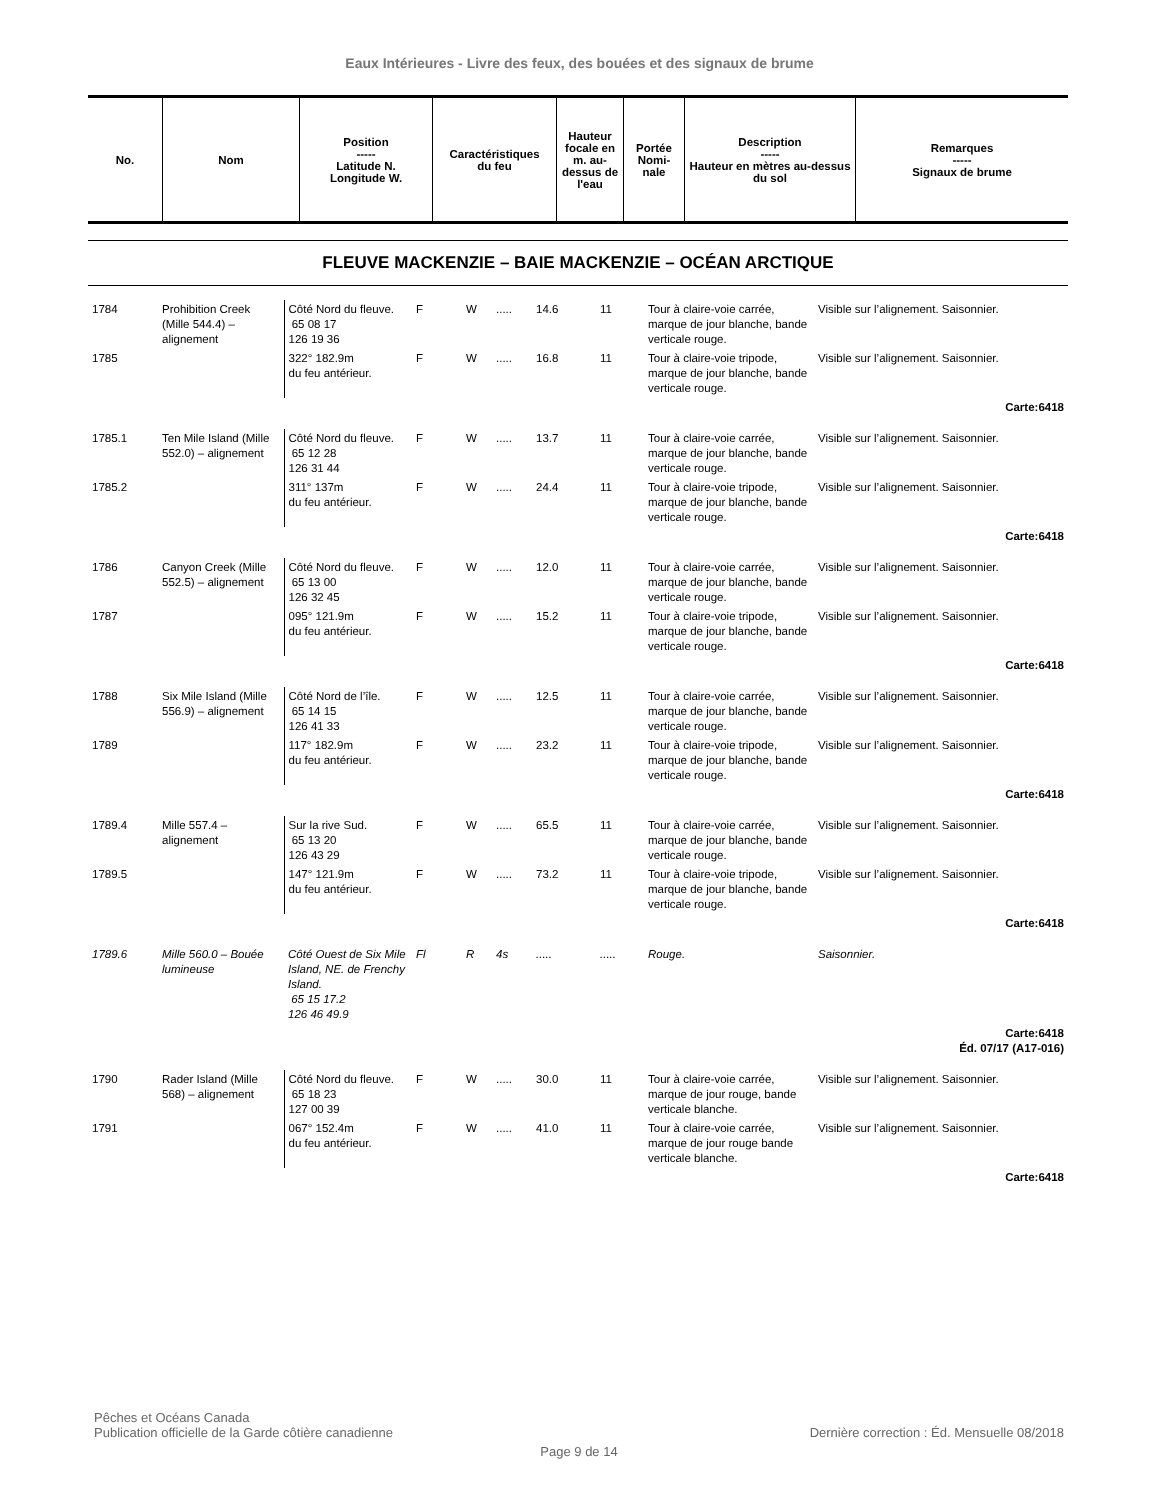Eaux Intérieures - Livre des feux, des bouées et des signaux de brume
| No. | Nom | Position ----- Latitude N. Longitude W. | Caractéristiques du feu | Hauteur focale en m. au-dessus de l'eau | Portée Nomi-nale | Description ----- Hauteur en mètres au-dessus du sol | Remarques ----- Signaux de brume |
| --- | --- | --- | --- | --- | --- | --- | --- |
FLEUVE MACKENZIE – BAIE MACKENZIE – OCÉAN ARCTIQUE
| 1784 | Prohibition Creek (Mille 544.4) – alignement | Côté Nord du fleuve. 65 08 17 126 19 36 | F | W | ..... | 14.6 | 11 | Tour à claire-voie carrée, marque de jour blanche, bande verticale rouge. | Visible sur l’alignement. Saisonnier. |
| 1785 | | 322° 182.9m du feu antérieur. | F | W | ..... | 16.8 | 11 | Tour à claire-voie tripode, marque de jour blanche, bande verticale rouge. | Visible sur l’alignement. Saisonnier. |
| Carte:6418 | | | | | | | | | |
| 1785.1 | Ten Mile Island (Mille 552.0) – alignement | Côté Nord du fleuve. 65 12 28 126 31 44 | F | W | ..... | 13.7 | 11 | Tour à claire-voie carrée, marque de jour blanche, bande verticale rouge. | Visible sur l’alignement. Saisonnier. |
| 1785.2 | | 311° 137m du feu antérieur. | F | W | ..... | 24.4 | 11 | Tour à claire-voie tripode, marque de jour blanche, bande verticale rouge. | Visible sur l’alignement. Saisonnier. |
| Carte:6418 | | | | | | | | | |
| 1786 | Canyon Creek (Mille 552.5) – alignement | Côté Nord du fleuve. 65 13 00 126 32 45 | F | W | ..... | 12.0 | 11 | Tour à claire-voie carrée, marque de jour blanche, bande verticale rouge. | Visible sur l’alignement. Saisonnier. |
| 1787 | | 095° 121.9m du feu antérieur. | F | W | ..... | 15.2 | 11 | Tour à claire-voie tripode, marque de jour blanche, bande verticale rouge. | Visible sur l’alignement. Saisonnier. |
| Carte:6418 | | | | | | | | | |
| 1788 | Six Mile Island (Mille 556.9) – alignement | Côté Nord de l’île. 65 14 15 126 41 33 | F | W | ..... | 12.5 | 11 | Tour à claire-voie carrée, marque de jour blanche, bande verticale rouge. | Visible sur l’alignement. Saisonnier. |
| 1789 | | 117° 182.9m du feu antérieur. | F | W | ..... | 23.2 | 11 | Tour à claire-voie tripode, marque de jour blanche, bande verticale rouge. | Visible sur l’alignement. Saisonnier. |
| Carte:6418 | | | | | | | | | |
| 1789.4 | Mille 557.4 – alignement | Sur la rive Sud. 65 13 20 126 43 29 | F | W | ..... | 65.5 | 11 | Tour à claire-voie carrée, marque de jour blanche, bande verticale rouge. | Visible sur l’alignement. Saisonnier. |
| 1789.5 | | 147° 121.9m du feu antérieur. | F | W | ..... | 73.2 | 11 | Tour à claire-voie tripode, marque de jour blanche, bande verticale rouge. | Visible sur l’alignement. Saisonnier. |
| Carte:6418 | | | | | | | | | |
| 1789.6 | Mille 560.0 – Bouée lumineuse | Côté Ouest de Six Mile Island, NE. de Frenchy Island. 65 15 17.2 126 46 49.9 | Fl | R | 4s | ..... | ..... | Rouge. | Saisonnier. |
| Carte:6418 Éd. 07/17 (A17-016) | | | | | | | | | |
| 1790 | Rader Island (Mille 568) – alignement | Côté Nord du fleuve. 65 18 23 127 00 39 | F | W | ..... | 30.0 | 11 | Tour à claire-voie carrée, marque de jour rouge, bande verticale blanche. | Visible sur l’alignement. Saisonnier. |
| 1791 | | 067° 152.4m du feu antérieur. | F | W | ..... | 41.0 | 11 | Tour à claire-voie carrée, marque de jour rouge bande verticale blanche. | Visible sur l’alignement. Saisonnier. |
| Carte:6418 | | | | | | | | | |
Pêches et Océans Canada
Publication officielle de la Garde côtière canadienne Dernière correction : Éd. Mensuelle 08/2018
Page 9 de 14